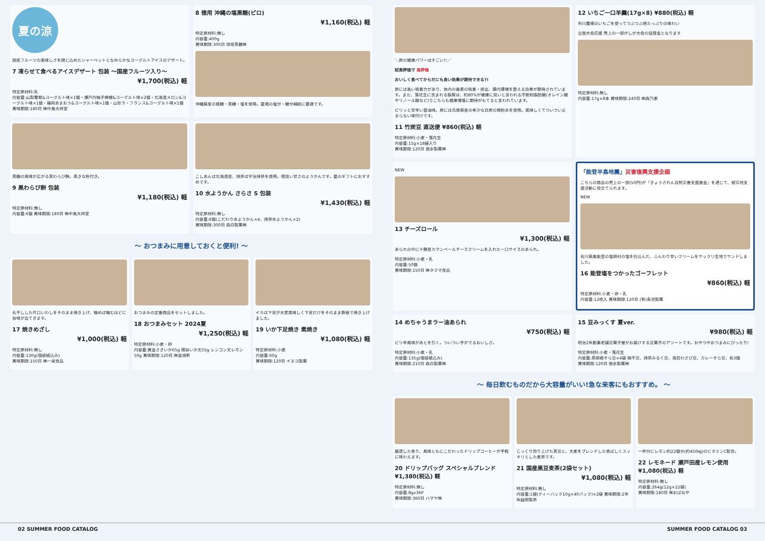夏の涼
国産フルーツの美味しさを閉じ込めたシャーベットとなめらかなヨーグルトアイスのデザート。
7 凍らせて食べるアイスデザート 包装 ～国産フルーツ入り～
¥1,700(税込) 軽
特定原材料:乳
内容量:山梨葡萄&ヨーグルト味×1個・瀬戸内柚子檸檬&ヨーグルト味×2個・北海道メロン&ヨーグルト味×1個・福岡あまおう&ヨーグルト味×1個・山形ラ・フランス&ヨーグルト味×1個 賞味期限:180日 ㈱中島大祥堂
8 徳用 沖縄の塩黒糖(ピロ)
¥1,160(税込) 軽
特定原材料:無し
内容量:400g
賞味期限:300日 琉球黒糖㈱
沖縄県産の粗糖・黒糖・塩を使用。夏場の塩分・糖分補給に最適です。
黒糖の風味が広がる黒わらび餅。黒きな粉付き。
9 黒わらび餅 包装
¥1,180(税込) 軽
特定原材料:無し
内容量:6個 賞味期限:180日 ㈱中島大祥堂
こしあんは北海道産、抹茶は宇治抹茶を使用。程良い甘さのようかんです。夏のギフトにおすすめです。
10 水ようかん さらさ S 包装
¥1,430(税込) 軽
特定原材料:無し
内容量:6個(こだわり水ようかん×4、抹茶水ようかん×2)
賞味期限:300日 森白製菓㈱
〜 おつまみに用意しておくと便利! 〜
丸干しした片口いわしをそのまま焼き上げ、噛めば噛むほどに旨味が出てきます。
17 焼きめざし
¥1,000(税込) 軽
特定原材料:無し
内容量:130g(個装紙込み)
賞味期限:150日 ㈱一栄食品
おつまみの定番商品をセットしました。
18 おつまみセット 2024夏
¥1,250(税込) 軽
特定原材料:小麦・卵
内容量:黄金さきいか65g 極旨いか天55g レンコン天レモン50g 賞味期限:120日 ㈱金城軒
イカは下足が大変美味しく下足だけをそのまま鉄板で焼き上げました。
19 いか下足焼き 素焼き
¥1,080(税込) 軽
特定原材料:小麦
内容量:60g
賞味期限:120日 イヌヨ製菓
＼炭の健康パワーはすごい!!／
試食評価で 高評価
おいしく食べてからだにも良い効果が期待できる?!
炭には高い吸着力があり、体内の毒素の吸着・排出、腸内環境を整える効果が期待されています。また、落花生に含まれる脂質は、約80%が健康に良いと言われる不飽和脂肪酸(オレイン酸やリノール酸など)でこちらも健康増進に期待がもてると言われています。
ピリッと甘辛い醤油味。炭には兵庫県産の希少な白炭の微粉末を使用。美味しくてついつい止まらない味付けです。
11 竹炭豆 直送便 ¥860(税込) 軽
特定原材料:小麦・落花生
内容量:15g×18袋入り
賞味期限:120日 徳永製菓㈱
12 いちご一口羊羹(17g×8) ¥880(税込) 軽
市川農場のいちごを使ってつぶつぶ感たっぷりの味わい
全国大会応援 売上の一部がしが大会の協賛金となります
特定原材料:無し
内容量:17g×8本 賞味期限:240日 ㈱森乃家
NEW
13 チーズロール
¥1,300(税込) 軽
あられの中に十勝産カマンベールチーズクリームを入れた一口サイズのあられ。
特定原材料:小麦・乳
内容量:50個
賞味期限:150日 ㈱タクマ食品
「能登半島地震」災害復興支援企画
こちらの商品の売上の一部(50円)が「きょうされん自然災害支援基金」を通じて、被災地支援活動に役立てられます。
NEW
石川県奥能登の塩田村の塩を仕込んだ、ふんわり甘いクリームをサックリ生地でサンドしました。
16 能登塩をつかったゴーフレット
¥860(税込) 軽
特定原材料:小麦・卵・乳
内容量:12枚入 賞味期限:120日 (有)長池製菓
14 めちゃうまラー油あられ
¥750(税込) 軽
ピリ辛風味があとを引く。ついつい手がでるおいしさ。
特定原材料:小麦・乳
内容量:135g(個装紙込み)
賞味期限:210日 森白製菓㈱
15 豆みっくす 夏ver.
¥980(税込) 軽
明治2年創業老舗豆菓子屋がお届けする豆菓子のアソートです。おやつやおつまみにぴったり!
特定原材料:小麦・落花生
内容量:黒胡椒そら豆×4袋 梅干豆、抹茶みるく豆、海苔わさび豆、カレーそら豆、各3個
賞味期限:120日 徳永製菓㈱
〜 毎日飲むものだから大容量がいい!急な来客にもおすすめ。 〜
厳選した香り、風味ともにこだわったドリップコーヒーが手軽に味わえます。
20 ドリップバッグ スペシャルブレンド ¥1,380(税込) 軽
特定原材料:無し
内容量:8gx36P
賞味期限:360日 ハマヤ㈱
じっくり煎り上げた黒豆と、大麦をブレンドした香ばしくスッキリとした麦茶です。
21 国産黒豆麦茶(2袋セット)
¥1,080(税込) 軽
特定原材料:無し
内容量:1袋(ティーバック10g×40パック)×2袋 賞味期限:2年 ㈲益田製茶
一杯分にレモン約22個分(約450㎎)のビタミンC配合。
22 レモネード 瀬戸田産レモン使用 ¥1,080(税込) 軽
特定原材料:無し
内容量:264g(12g×22袋)
賞味期限:180日 ㈱おばねや
02 SUMMER FOOD CATALOG SUMMER FOOD CATALOG 03